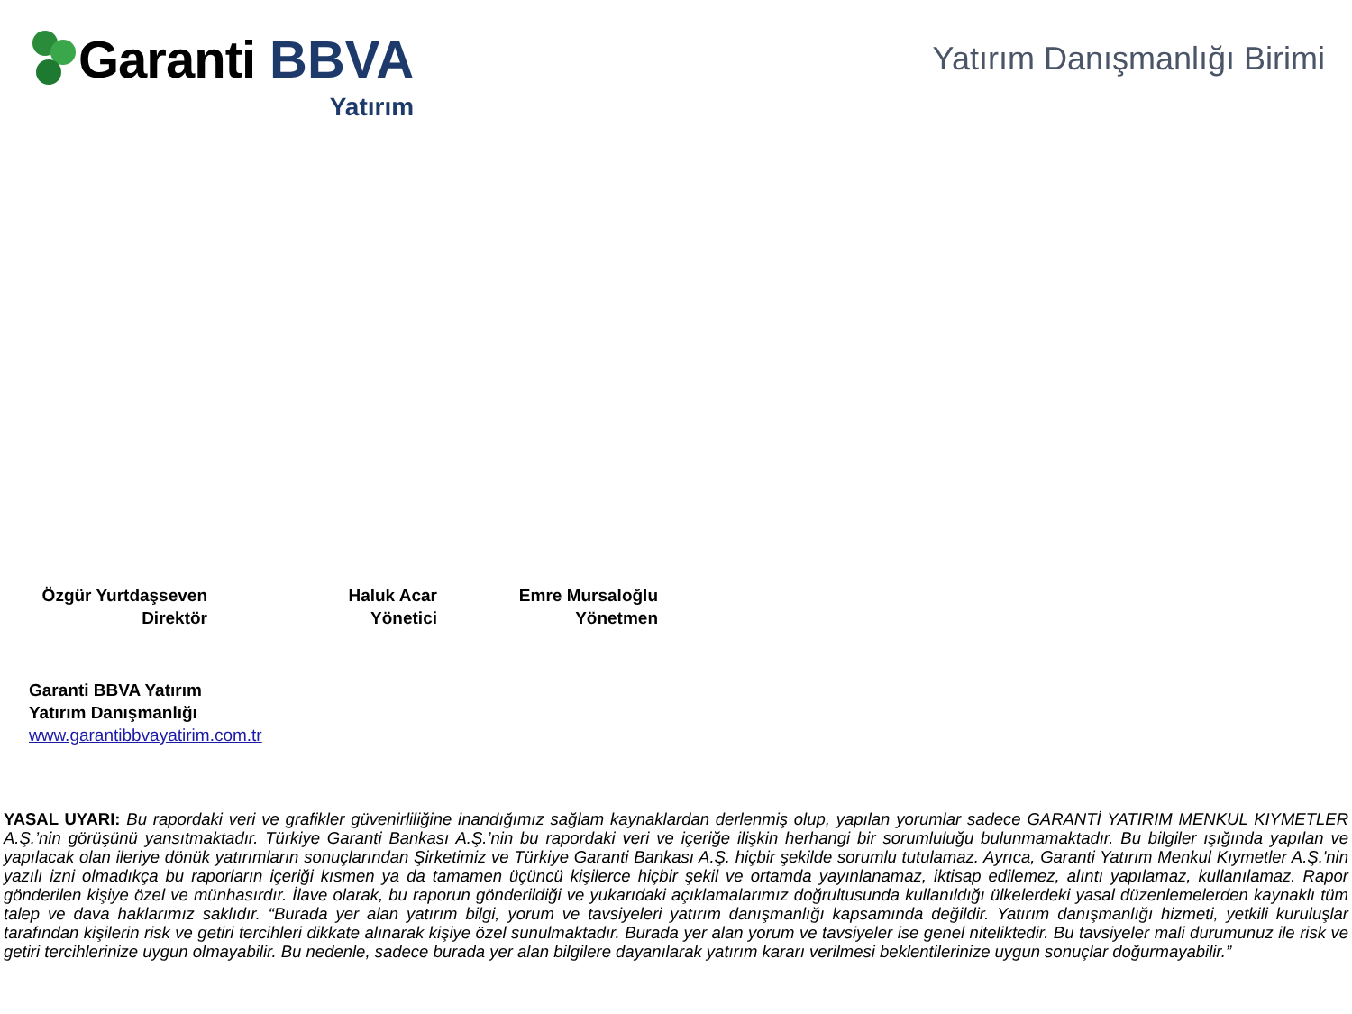Garanti BBVA
Yatırım
Yatırım Danışmanlığı Birimi
Özgür Yurtdaşseven
Direktör
Haluk Acar
Yönetici
Emre Mursaloğlu
Yönetmen
Garanti BBVA Yatırım
Yatırım Danışmanlığı
www.garantibbvayatirim.com.tr
YASAL UYARI: Bu rapordaki veri ve grafikler güvenirliliğine inandığımız sağlam kaynaklardan derlenmiş olup, yapılan yorumlar sadece GARANTİ YATIRIM MENKUL KIYMETLER A.Ş.’nin görüşünü yansıtmaktadır. Türkiye Garanti Bankası A.Ş.’nin bu rapordaki veri ve içeriğe ilişkin herhangi bir sorumluluğu bulunmamaktadır. Bu bilgiler ışığında yapılan ve yapılacak olan ileriye dönük yatırımların sonuçlarından Şirketimiz ve Türkiye Garanti Bankası A.Ş. hiçbir şekilde sorumlu tutulamaz. Ayrıca, Garanti Yatırım Menkul Kıymetler A.Ş.'nin yazılı izni olmadıkça bu raporların içeriği kısmen ya da tamamen üçüncü kişilerce hiçbir şekil ve ortamda yayınlanamaz, iktisap edilemez, alıntı yapılamaz, kullanılamaz. Rapor gönderilen kişiye özel ve münhasırdır. İlave olarak, bu raporun gönderildiği ve yukarıdaki açıklamalarımız doğrultusunda kullanıldığı ülkelerdeki yasal düzenlemelerden kaynaklı tüm talep ve dava haklarımız saklıdır. “Burada yer alan yatırım bilgi, yorum ve tavsiyeleri yatırım danışmanlığı kapsamında değildir. Yatırım danışmanlığı hizmeti, yetkili kuruluşlar tarafından kişilerin risk ve getiri tercihleri dikkate alınarak kişiye özel sunulmaktadır. Burada yer alan yorum ve tavsiyeler ise genel niteliktedir. Bu tavsiyeler mali durumunuz ile risk ve getiri tercihlerinize uygun olmayabilir. Bu nedenle, sadece burada yer alan bilgilere dayanılarak yatırım kararı verilmesi beklentilerinize uygun sonuçlar doğurmayabilir.”